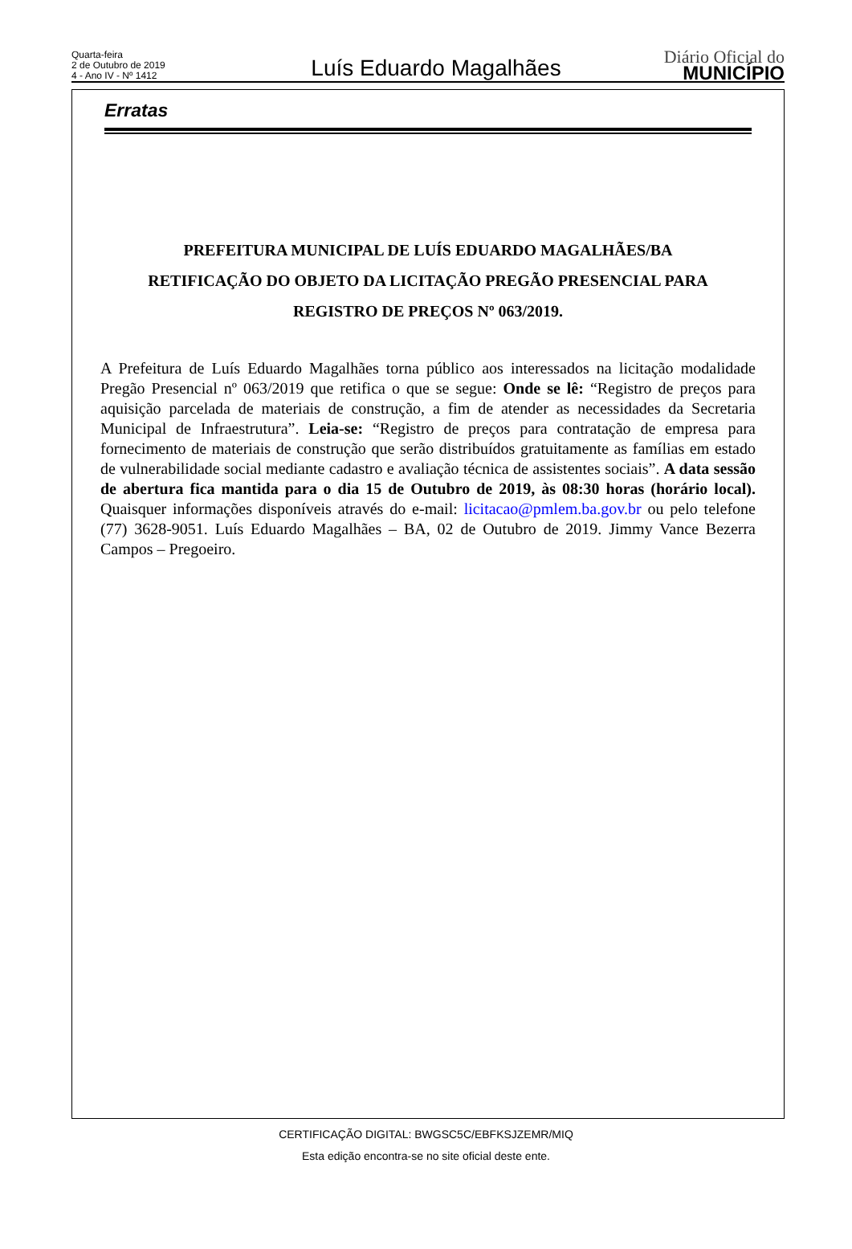Quarta-feira
2 de Outubro de 2019
4 - Ano IV - Nº 1412
Luís Eduardo Magalhães
Diário Oficial do
MUNICÍPIO
Erratas
PREFEITURA MUNICIPAL DE LUÍS EDUARDO MAGALHÃES/BA
RETIFICAÇÃO DO OBJETO DA LICITAÇÃO PREGÃO PRESENCIAL PARA
REGISTRO DE PREÇOS Nº 063/2019.
A Prefeitura de Luís Eduardo Magalhães torna público aos interessados na licitação modalidade Pregão Presencial nº 063/2019 que retifica o que se segue: Onde se lê: “Registro de preços para aquisição parcelada de materiais de construção, a fim de atender as necessidades da Secretaria Municipal de Infraestrutura”. Leia-se: “Registro de preços para contratação de empresa para fornecimento de materiais de construção que serão distribuídos gratuitamente as famílias em estado de vulnerabilidade social mediante cadastro e avaliação técnica de assistentes sociais”. A data sessão de abertura fica mantida para o dia 15 de Outubro de 2019, às 08:30 horas (horário local). Quaisquer informações disponíveis através do e-mail: licitacao@pmlem.ba.gov.br ou pelo telefone (77) 3628-9051. Luís Eduardo Magalhães – BA, 02 de Outubro de 2019. Jimmy Vance Bezerra Campos – Pregoeiro.
CERTIFICAÇÃO DIGITAL: BWGSC5C/EBFKSJZEMR/MIQ
Esta edição encontra-se no site oficial deste ente.